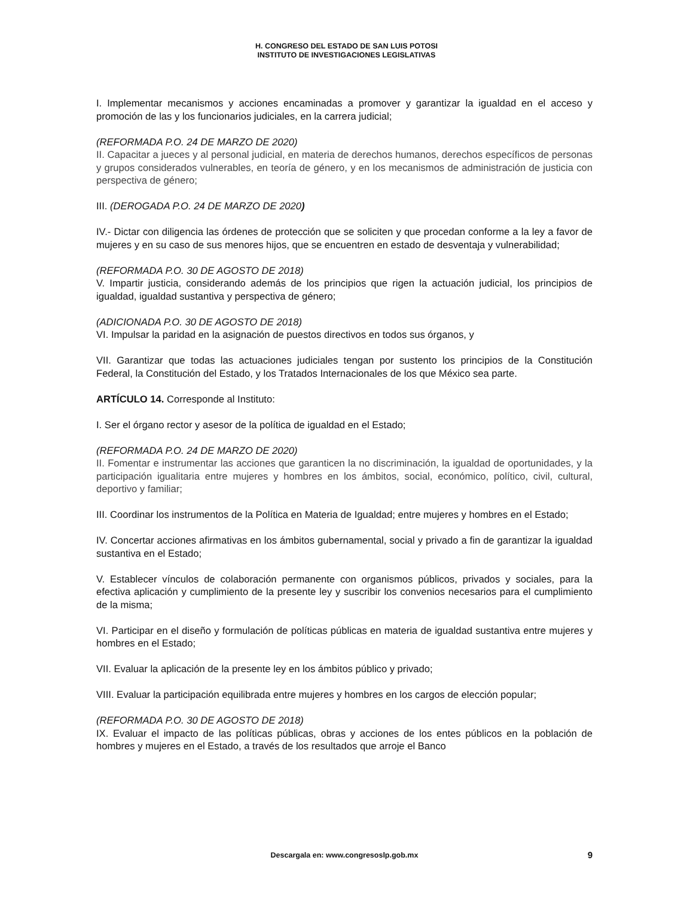H. CONGRESO DEL ESTADO DE SAN LUIS POTOSI
INSTITUTO DE INVESTIGACIONES LEGISLATIVAS
I. Implementar mecanismos y acciones encaminadas a promover y garantizar la igualdad en el acceso y promoción de las y los funcionarios judiciales, en la carrera judicial;
(REFORMADA P.O. 24 DE MARZO DE 2020)
II. Capacitar a jueces y al personal judicial, en materia de derechos humanos, derechos específicos de personas y grupos considerados vulnerables, en teoría de género, y en los mecanismos de administración de justicia con perspectiva de género;
III. (DEROGADA P.O. 24 DE MARZO DE 2020)
IV.- Dictar con diligencia las órdenes de protección que se soliciten y que procedan conforme a la ley a favor de mujeres y en su caso de sus menores hijos, que se encuentren en estado de desventaja y vulnerabilidad;
(REFORMADA P.O. 30 DE AGOSTO DE 2018)
V. Impartir justicia, considerando además de los principios que rigen la actuación judicial, los principios de igualdad, igualdad sustantiva y perspectiva de género;
(ADICIONADA P.O. 30 DE AGOSTO DE 2018)
VI. Impulsar la paridad en la asignación de puestos directivos en todos sus órganos, y
VII. Garantizar que todas las actuaciones judiciales tengan por sustento los principios de la Constitución Federal, la Constitución del Estado, y los Tratados Internacionales de los que México sea parte.
ARTÍCULO 14. Corresponde al Instituto:
I. Ser el órgano rector y asesor de la política de igualdad en el Estado;
(REFORMADA P.O. 24 DE MARZO DE 2020)
II. Fomentar e instrumentar las acciones que garanticen la no discriminación, la igualdad de oportunidades, y la participación igualitaria entre mujeres y hombres en los ámbitos, social, económico, político, civil, cultural, deportivo y familiar;
III. Coordinar los instrumentos de la Política en Materia de Igualdad; entre mujeres y hombres en el Estado;
IV. Concertar acciones afirmativas en los ámbitos gubernamental, social y privado a fin de garantizar la igualdad sustantiva en el Estado;
V. Establecer vínculos de colaboración permanente con organismos públicos, privados y sociales, para la efectiva aplicación y cumplimiento de la presente ley y suscribir los convenios necesarios para el cumplimiento de la misma;
VI. Participar en el diseño y formulación de políticas públicas en materia de igualdad sustantiva entre mujeres y hombres en el Estado;
VII. Evaluar la aplicación de la presente ley en los ámbitos público y privado;
VIII. Evaluar la participación equilibrada entre mujeres y hombres en los cargos de elección popular;
(REFORMADA P.O. 30 DE AGOSTO DE 2018)
IX. Evaluar el impacto de las políticas públicas, obras y acciones de los entes públicos en la población de hombres y mujeres en el Estado, a través de los resultados que arroje el Banco
Descargala en: www.congresoslp.gob.mx 9